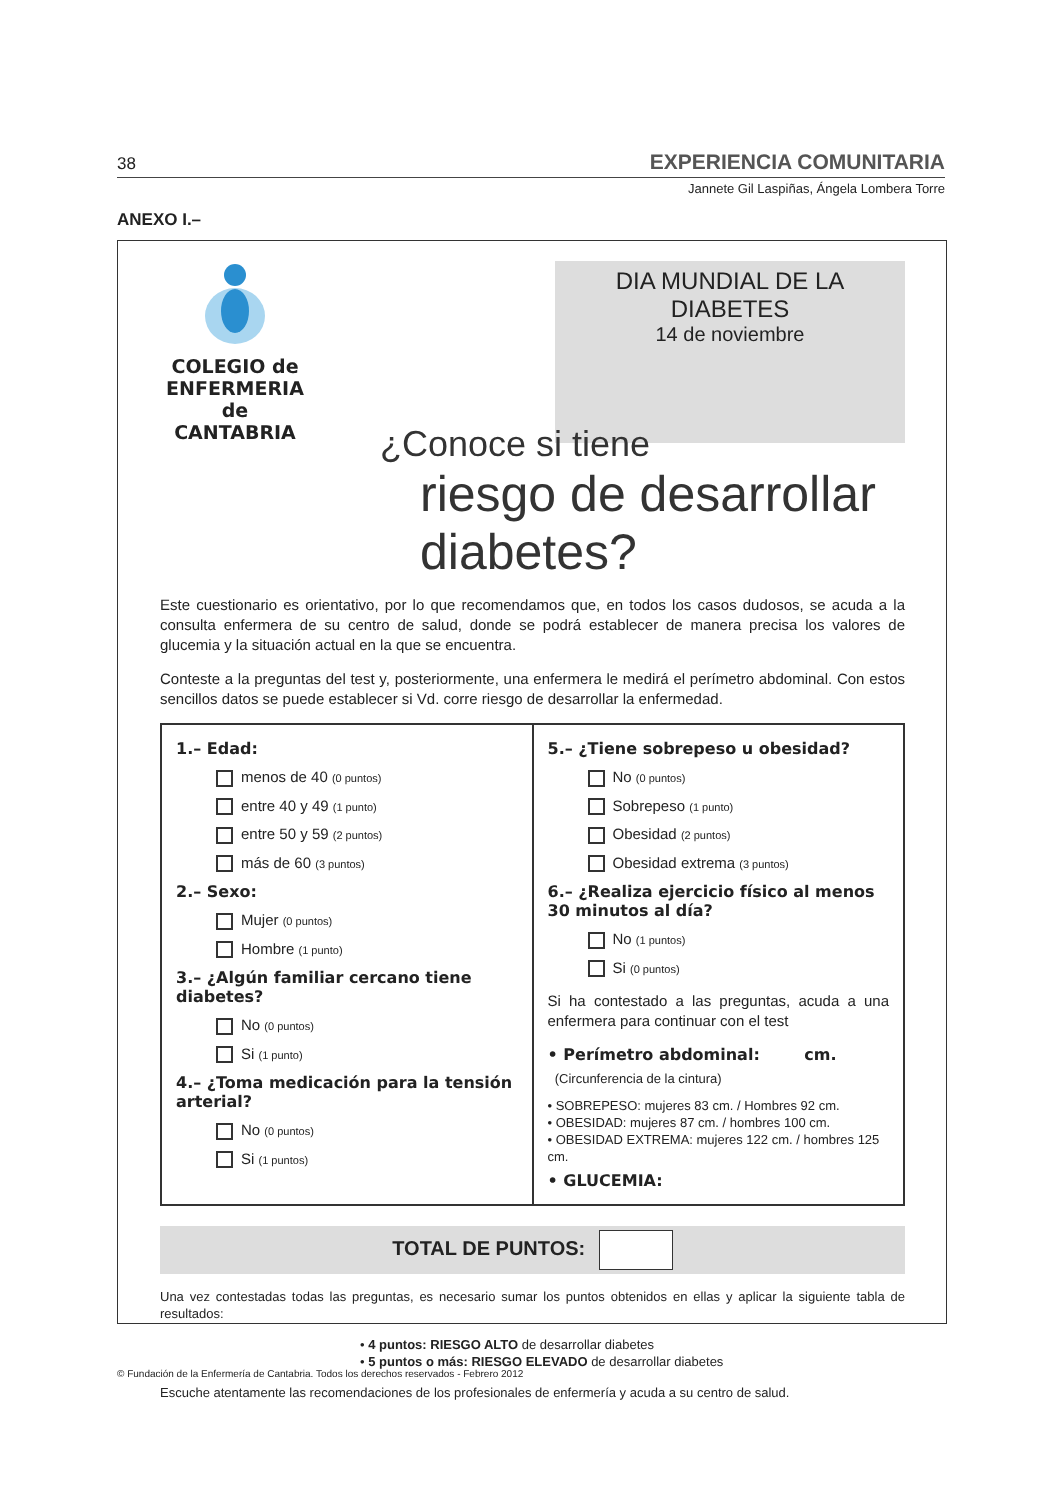38 EXPERIENCIA COMUNITARIA
Jannete Gil Laspiñas, Ángela Lombera Torre
ANEXO I.–
COLEGIO de
ENFERMERIA de
CANTABRIA
DIA MUNDIAL DE LA DIABETES
14 de noviembre
¿Conoce si tiene
riesgo de desarrollar diabetes?
Este cuestionario es orientativo, por lo que recomendamos que, en todos los casos dudosos, se acuda a la consulta enfermera de su centro de salud, donde se podrá establecer de manera precisa los valores de glucemia y la situación actual en la que se encuentra.
Conteste a la preguntas del test y, posteriormente, una enfermera le medirá el perímetro abdominal. Con estos sencillos datos se puede establecer si Vd. corre riesgo de desarrollar la enfermedad.
1.– Edad:
menos de 40 (0 puntos)
entre 40 y 49 (1 punto)
entre 50 y 59 (2 puntos)
más de 60 (3 puntos)
2.– Sexo:
Mujer (0 puntos)
Hombre (1 punto)
3.– ¿Algún familiar cercano tiene diabetes?
No (0 puntos)
Si (1 punto)
4.– ¿Toma medicación para la tensión arterial?
No (0 puntos)
Si (1 puntos)
5.– ¿Tiene sobrepeso u obesidad?
No (0 puntos)
Sobrepeso (1 punto)
Obesidad (2 puntos)
Obesidad extrema (3 puntos)
6.– ¿Realiza ejercicio físico al menos 30 minutos al día?
No (1 puntos)
Si (0 puntos)
Si ha contestado a las preguntas, acuda a una enfermera para continuar con el test
• Perímetro abdominal: cm.
(Circunferencia de la cintura)
• SOBREPESO: mujeres 83 cm. / Hombres 92 cm.
• OBESIDAD: mujeres 87 cm. / hombres 100 cm.
• OBESIDAD EXTREMA: mujeres 122 cm. / hombres 125 cm.
• GLUCEMIA:
TOTAL DE PUNTOS:
Una vez contestadas todas las preguntas, es necesario sumar los puntos obtenidos en ellas y aplicar la siguiente tabla de resultados:
• 4 puntos: RIESGO ALTO de desarrollar diabetes
• 5 puntos o más: RIESGO ELEVADO de desarrollar diabetes
Escuche atentamente las recomendaciones de los profesionales de enfermería y acuda a su centro de salud.
© Fundación de la Enfermería de Cantabria. Todos los derechos reservados - Febrero 2012